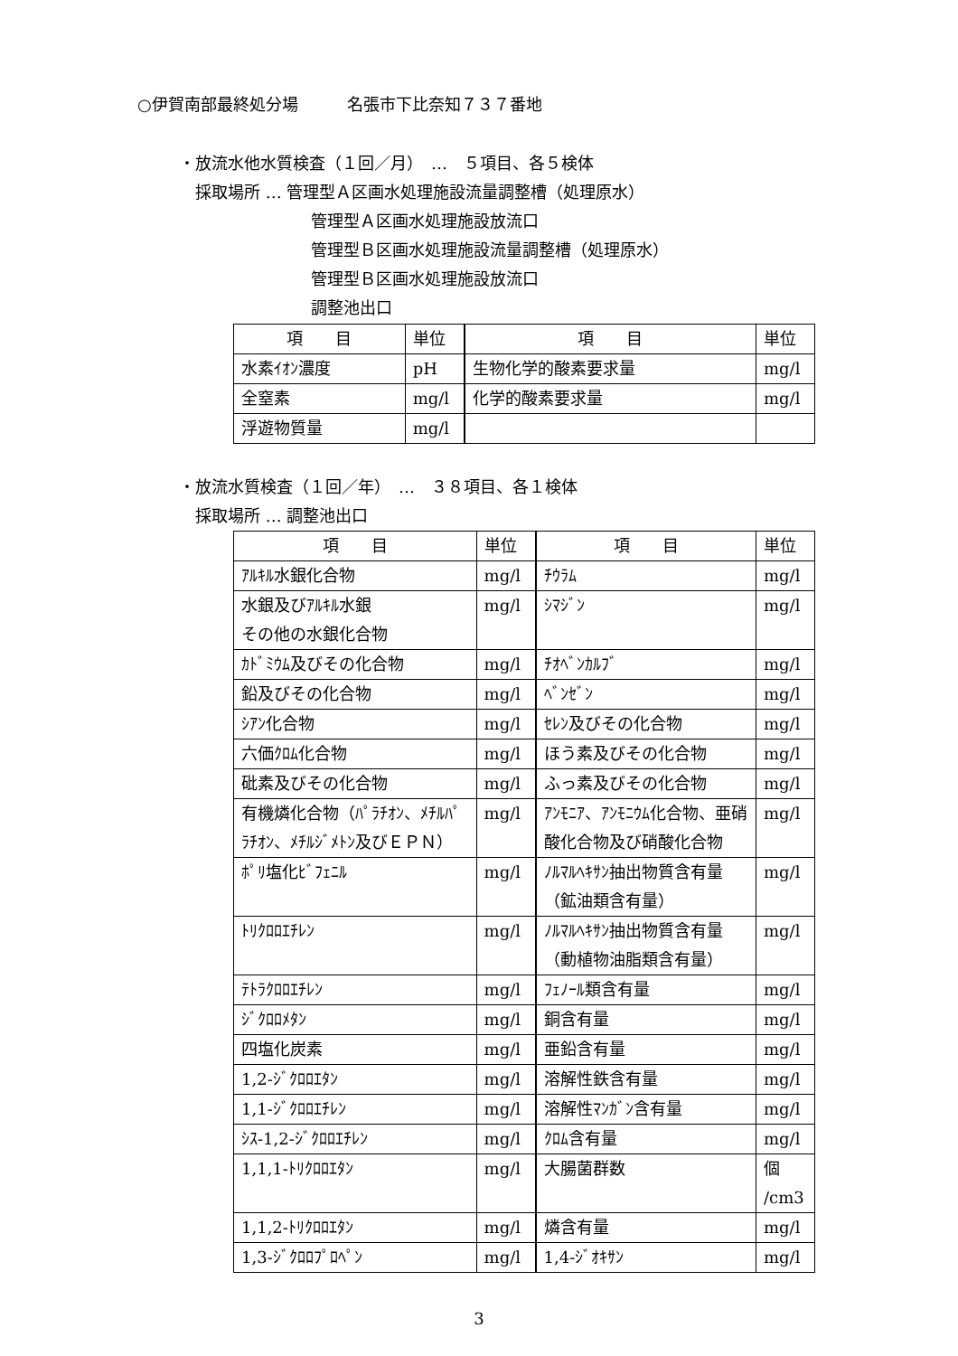○伊賀南部最終処分場　　　名張市下比奈知７３７番地
・放流水他水質検査（１回／月）　…　５項目、各５検体
　採取場所 … 管理型Ａ区画水処理施設流量調整槽（処理原水）
管理型Ａ区画水処理施設放流口
管理型Ｂ区画水処理施設流量調整槽（処理原水）
管理型Ｂ区画水処理施設放流口
調整池出口
| 項 目 | 単位 | 項 目 | 単位 |
| 水素ｲｵﾝ濃度 | pH | 生物化学的酸素要求量 | mg/l |
| 全窒素 | mg/l | 化学的酸素要求量 | mg/l |
| 浮遊物質量 | mg/l | | |
・放流水質検査（１回／年）　…　３８項目、各１検体
　採取場所 … 調整池出口
| 項 目 | 単位 | 項 目 | 単位 |
| ｱﾙｷﾙ水銀化合物 | mg/l | ﾁｳﾗﾑ | mg/l |
| 水銀及びｱﾙｷﾙ水銀 その他の水銀化合物 | mg/l | ｼﾏｼﾞﾝ | mg/l |
| ｶﾄﾞﾐｳﾑ及びその化合物 | mg/l | ﾁｵﾍﾞﾝｶﾙﾌﾞ | mg/l |
| 鉛及びその化合物 | mg/l | ﾍﾞﾝｾﾞﾝ | mg/l |
| ｼｱﾝ化合物 | mg/l | ｾﾚﾝ及びその化合物 | mg/l |
| 六価ｸﾛﾑ化合物 | mg/l | ほう素及びその化合物 | mg/l |
| 砒素及びその化合物 | mg/l | ふっ素及びその化合物 | mg/l |
| 有機燐化合物（ﾊﾟﾗﾁｵﾝ、ﾒﾁﾙﾊﾟﾗﾁｵﾝ、ﾒﾁﾙｼﾞﾒﾄﾝ及びＥＰＮ） | mg/l | ｱﾝﾓﾆｱ、ｱﾝﾓﾆｳﾑ化合物、亜硝酸化合物及び硝酸化合物 | mg/l |
| ﾎﾟﾘ塩化ﾋﾞﾌｪﾆﾙ | mg/l | ﾉﾙﾏﾙﾍｷｻﾝ抽出物質含有量 （鉱油類含有量） | mg/l |
| ﾄﾘｸﾛﾛｴﾁﾚﾝ | mg/l | ﾉﾙﾏﾙﾍｷｻﾝ抽出物質含有量 （動植物油脂類含有量） | mg/l |
| ﾃﾄﾗｸﾛﾛｴﾁﾚﾝ | mg/l | ﾌｪﾉｰﾙ類含有量 | mg/l |
| ｼﾞｸﾛﾛﾒﾀﾝ | mg/l | 銅含有量 | mg/l |
| 四塩化炭素 | mg/l | 亜鉛含有量 | mg/l |
| 1,2-ｼﾞｸﾛﾛｴﾀﾝ | mg/l | 溶解性鉄含有量 | mg/l |
| 1,1-ｼﾞｸﾛﾛｴﾁﾚﾝ | mg/l | 溶解性ﾏﾝｶﾞﾝ含有量 | mg/l |
| ｼｽ-1,2-ｼﾞｸﾛﾛｴﾁﾚﾝ | mg/l | ｸﾛﾑ含有量 | mg/l |
| 1,1,1-ﾄﾘｸﾛﾛｴﾀﾝ | mg/l | 大腸菌群数 | 個 /cm3 |
| 1,1,2-ﾄﾘｸﾛﾛｴﾀﾝ | mg/l | 燐含有量 | mg/l |
| 1,3-ｼﾞｸﾛﾛﾌﾟﾛﾍﾟﾝ | mg/l | 1,4-ｼﾞｵｷｻﾝ | mg/l |
3